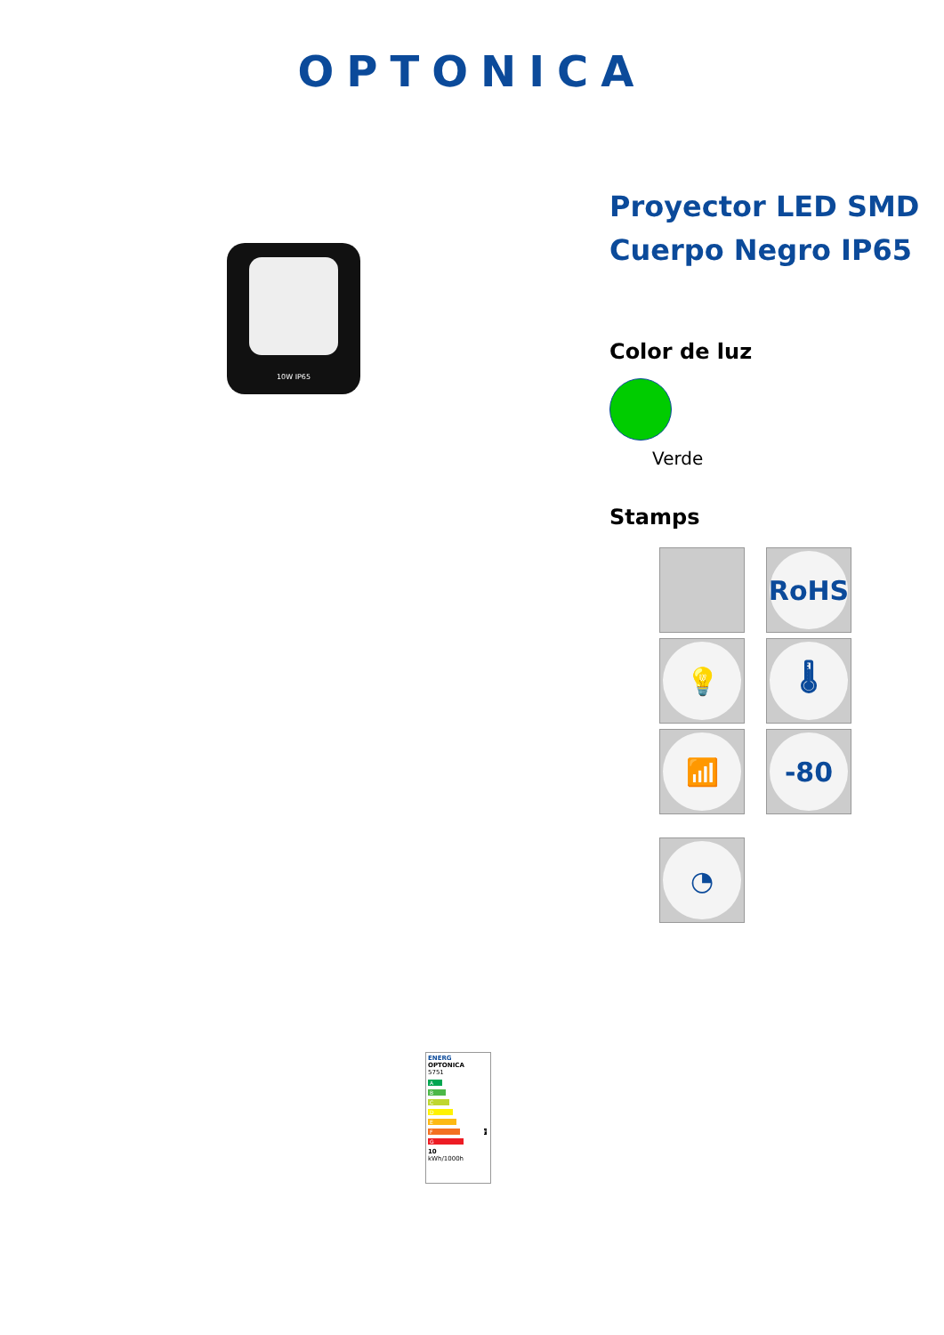OPTONICA
10W IP65
Proyector LED SMD Cuerpo Negro IP65
Color de luz
Verde
Stamps
RoHS
💡
🌡
📶
-80
◔
ENERG
OPTONICA
5751
A
B
C
D
E
F F
G
10
kWh/1000h